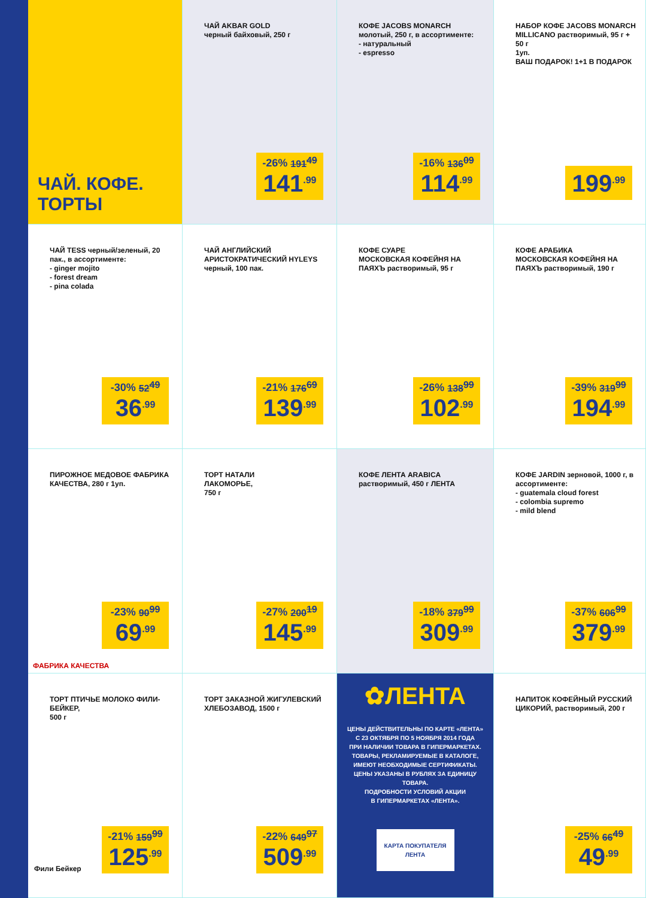ЧАЙ. КОФЕ.
ТОРТЫ
ЧАЙ AKBAR GOLD
черный байховый, 250 г
-26% 191<sup>49</sup>
141<sup>.99</sup>
КОФЕ JACOBS MONARCH молотый, 250 г, в ассортименте:
- натуральный
- espresso
-16% 136<sup>09</sup>
114<sup>.99</sup>
НАБОР КОФЕ JACOBS MONARCH MILLICANO растворимый, 95 г + 50 г
1уп.
ВАШ ПОДАРОК! 1+1 В ПОДАРОК
199<sup>.99</sup>
ЧАЙ TESS черный/зеленый, 20 пак., в ассортименте:
- ginger mojito
- forest dream
- pina colada
-30% 52<sup>49</sup>
36<sup>.99</sup>
ЧАЙ АНГЛИЙСКИЙ АРИСТОКРАТИЧЕСКИЙ HYLEYS черный, 100 пак.
-21% 176<sup>69</sup>
139<sup>.99</sup>
КОФЕ СУАРЕ
МОСКОВСКАЯ КОФЕЙНЯ НА ПАЯХЪ растворимый, 95 г
-26% 138<sup>99</sup>
102<sup>.99</sup>
КОФЕ АРАБИКА
МОСКОВСКАЯ КОФЕЙНЯ НА ПАЯХЪ растворимый, 190 г
-39% 319<sup>99</sup>
194<sup>.99</sup>
ПИРОЖНОЕ МЕДОВОЕ ФАБРИКА КАЧЕСТВА, 280 г 1уп.
-23% 90<sup>99</sup>
69<sup>.99</sup>
ФАБРИКА КАЧЕСТВА
ТОРТ НАТАЛИ
ЛАКОМОРЬЕ,
750 г
-27% 200<sup>19</sup>
145<sup>.99</sup>
КОФЕ ЛЕНТА ARABICA растворимый, 450 г ЛЕНТА
-18% 379<sup>99</sup>
309<sup>.99</sup>
КОФЕ JARDIN зерновой, 1000 г, в ассортименте:
- guatemala cloud forest
- colombia supremo
- mild blend
-37% 606<sup>99</sup>
379<sup>.99</sup>
ТОРТ ПТИЧЬЕ МОЛОКО ФИЛИ-БЕЙКЕР,
500 г
-21% 159<sup>99</sup>
125<sup>.99</sup>
Фили Бейкер
ТОРТ ЗАКАЗНОЙ ЖИГУЛЕВСКИЙ ХЛЕБОЗАВОД, 1500 г
-22% 649<sup>97</sup>
509<sup>.99</sup>
✿ЛЕНТА
ЦЕНЫ ДЕЙСТВИТЕЛЬНЫ ПО КАРТЕ «ЛЕНТА»
С 23 ОКТЯБРЯ ПО 5 НОЯБРЯ 2014 ГОДА
ПРИ НАЛИЧИИ ТОВАРА В ГИПЕРМАРКЕТАХ.
ТОВАРЫ, РЕКЛАМИРУЕМЫЕ В КАТАЛОГЕ, ИМЕЮТ НЕОБХОДИМЫЕ СЕРТИФИКАТЫ.
ЦЕНЫ УКАЗАНЫ В РУБЛЯХ ЗА ЕДИНИЦУ ТОВАРА.
ПОДРОБНОСТИ УСЛОВИЙ АКЦИИ
В ГИПЕРМАРКЕТАХ «ЛЕНТА».
КАРТА ПОКУПАТЕЛЯ
ЛЕНТА
НАПИТОК КОФЕЙНЫЙ РУССКИЙ ЦИКОРИЙ, растворимый, 200 г
-25% 66<sup>49</sup>
49<sup>.99</sup>